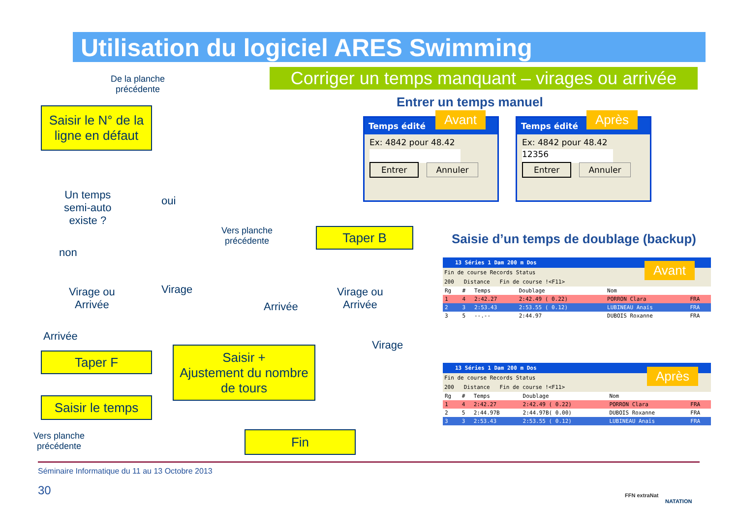Utilisation du logiciel ARES Swimming
Corriger un temps manquant – virages ou arrivée
De la planche
précédente
Saisir le N° de la ligne en défaut
Un temps
semi-auto
existe ?
oui
non
Virage ou
Arrivée
Virage
Arrivée
Taper F
Saisir le temps
Vers planche
précédente
Saisir +
Ajustement du nombre de tours
Vers planche
précédente
Taper B
Arrivée
Virage ou
Arrivée
Virage
Fin
Entrer un temps manuel
Temps édité
Ex: 4842 pour 48.42
Entrer Annuler
Avant
Temps édité
Ex: 4842 pour 48.42
12356
Entrer Annuler
Après
Saisie d’un temps de doublage (backup)
13 Séries 1 Dam 200 m Dos
Fin de course Records Status
200 Distance Fin de course !<F11>
| Rg | # | Temps | Doublage | Nom | |
| --- | --- | --- | --- | --- | --- |
| 1 | 4 | 2:42.27 | 2:42.49 ( 0.22) | PORRON Clara | FRA |
| 2 | 3 | 2:53.43 | 2:53.55 ( 0.12) | LUBINEAU Anaïs | FRA |
| 3 | 5 | --.-- | 2:44.97 | DUBOIS Roxanne | FRA |
Avant
13 Séries 1 Dam 200 m Dos
Fin de course Records Status
200 Distance Fin de course !<F11>
| Rg | # | Temps | Doublage | Nom | |
| --- | --- | --- | --- | --- | --- |
| 1 | 4 | 2:42.27 | 2:42.49 ( 0.22) | PORRON Clara | FRA |
| 2 | 5 | 2:44.97B | 2:44.97B( 0.00) | DUBOIS Roxanne | FRA |
| 3 | 3 | 2:53.43 | 2:53.55 ( 0.12) | LUBINEAU Anaïs | FRA |
Après
Séminaire Informatique du 11 au 13 Octobre 2013
30 FFN extraNat
NATATION